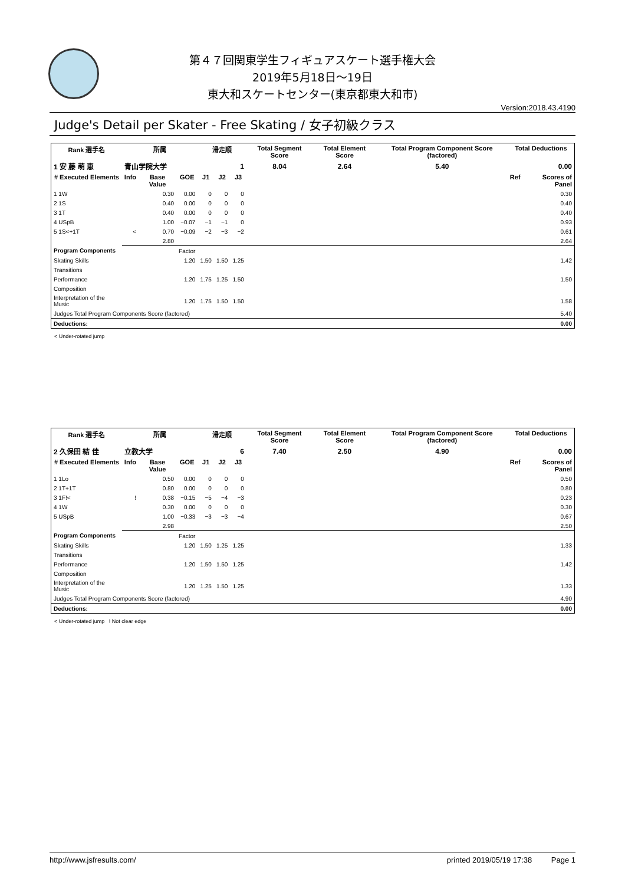第４７回関東学生フィギュアスケート選手権大会
2019年5月18日～19日
東大和スケートセンター(東京都東大和市)
Version:2018.43.4190
Judge's Detail per Skater - Free Skating / 女子初級クラス
| Rank 選手名 | 所属 | | | 滑走順 | | | Total Segment Score | Total Element Score | Total Program Component Score (factored) | Total Deductions | |
| --- | --- | --- | --- | --- | --- | --- | --- | --- | --- | --- | --- |
| 1 安 藤 萌 恵 | 青山学院大学 | | | 1 | | | 8.04 | 2.64 | 5.40 | 0.00 | |
| # Executed Elements | Info | Base Value | GOE | J1 | J2 | J3 | | | | Ref | Scores of Panel |
| 1 1W | | 0.30 | 0.00 | 0 | 0 | 0 | | | | | 0.30 |
| 2 1S | | 0.40 | 0.00 | 0 | 0 | 0 | | | | | 0.40 |
| 3 1T | | 0.40 | 0.00 | 0 | 0 | 0 | | | | | 0.40 |
| 4 USpB | | 1.00 | −0.07 | −1 | −1 | 0 | | | | | 0.93 |
| 5 1S<+1T | < | 0.70 | −0.09 | −2 | −3 | −2 | | | | | 0.61 |
| | | 2.80 | | | | | | | | | 2.64 |
| Program Components | | | Factor | | | | | | | | |
| Skating Skills | | | 1.20 | 1.50 | 1.50 | 1.25 | | | | | 1.42 |
| Transitions | | | | | | | | | | | |
| Performance | | | 1.20 | 1.75 | 1.25 | 1.50 | | | | | 1.50 |
| Composition | | | | | | | | | | | |
| Interpretation of the Music | | | 1.20 | 1.75 | 1.50 | 1.50 | | | | | 1.58 |
| Judges Total Program Components Score (factored) | | | | | | | | | | | 5.40 |
| Deductions: | | | | | | | | | | | 0.00 |
< Under-rotated jump
| Rank 選手名 | 所属 | | | 滑走順 | | | Total Segment Score | Total Element Score | Total Program Component Score (factored) | Total Deductions | |
| --- | --- | --- | --- | --- | --- | --- | --- | --- | --- | --- | --- |
| 2 久保田 結 佳 | 立教大学 | | | 6 | | | 7.40 | 2.50 | 4.90 | 0.00 | |
| # Executed Elements | Info | Base Value | GOE | J1 | J2 | J3 | | | | Ref | Scores of Panel |
| 1 1Lo | | 0.50 | 0.00 | 0 | 0 | 0 | | | | | 0.50 |
| 2 1T+1T | | 0.80 | 0.00 | 0 | 0 | 0 | | | | | 0.80 |
| 3 1F!< | ! | 0.38 | −0.15 | −5 | −4 | −3 | | | | | 0.23 |
| 4 1W | | 0.30 | 0.00 | 0 | 0 | 0 | | | | | 0.30 |
| 5 USpB | | 1.00 | −0.33 | −3 | −3 | −4 | | | | | 0.67 |
| | | 2.98 | | | | | | | | | 2.50 |
| Program Components | | | Factor | | | | | | | | |
| Skating Skills | | | 1.20 | 1.50 | 1.25 | 1.25 | | | | | 1.33 |
| Transitions | | | | | | | | | | | |
| Performance | | | 1.20 | 1.50 | 1.50 | 1.25 | | | | | 1.42 |
| Composition | | | | | | | | | | | |
| Interpretation of the Music | | | 1.20 | 1.25 | 1.50 | 1.25 | | | | | 1.33 |
| Judges Total Program Components Score (factored) | | | | | | | | | | | 4.90 |
| Deductions: | | | | | | | | | | | 0.00 |
< Under-rotated jump ! Not clear edge
http://www.jsfresults.com/ printed 2019/05/19 17:38 Page 1